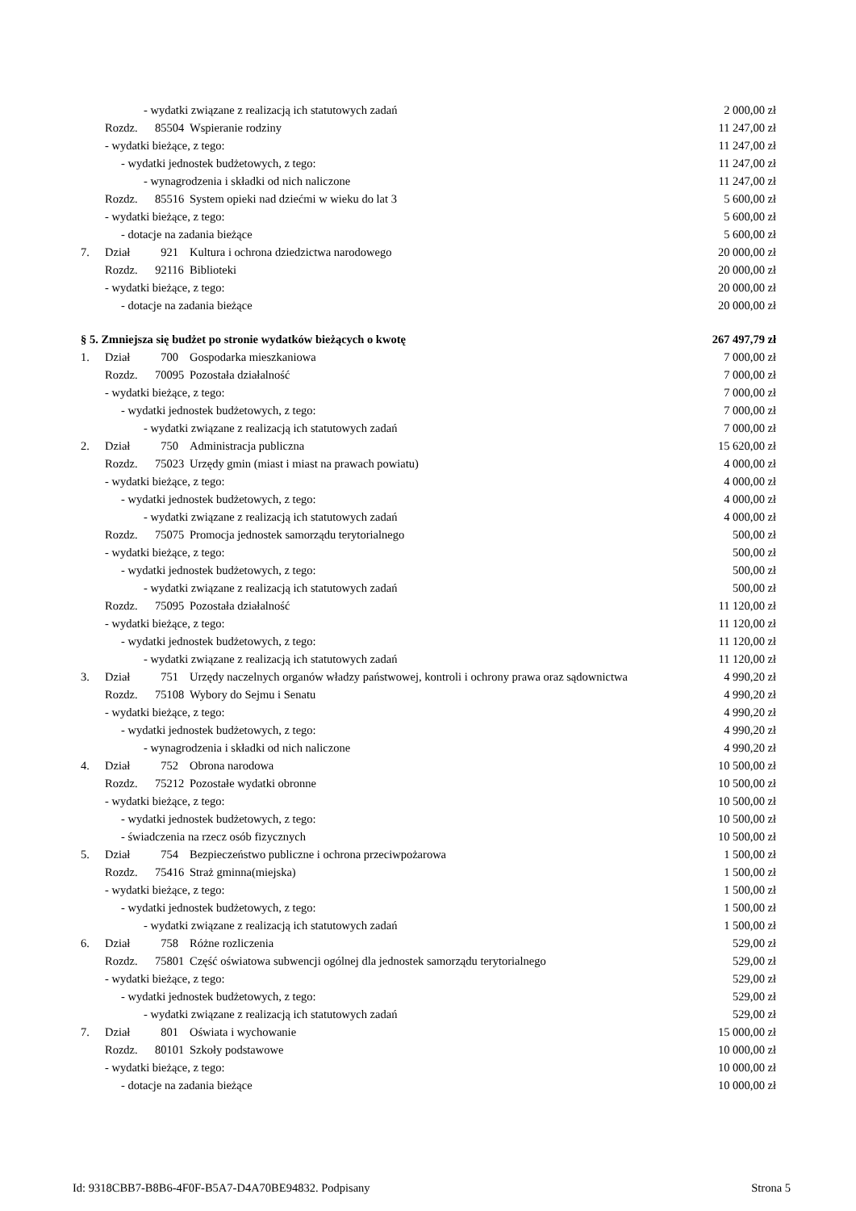| | - wydatki związane z realizacją ich statutowych zadań | | | 2 000,00 zł |
| | Rozdz. | 85504 | Wspieranie rodziny | 11 247,00 zł |
| | - wydatki bieżące, z tego: | | | 11 247,00 zł |
| | - wydatki jednostek budżetowych, z tego: | | | 11 247,00 zł |
| | - wynagrodzenia i składki od nich naliczone | | | 11 247,00 zł |
| | Rozdz. | 85516 | System opieki nad dziećmi w wieku do lat 3 | 5 600,00 zł |
| | - wydatki bieżące, z tego: | | | 5 600,00 zł |
| | - dotacje na zadania bieżące | | | 5 600,00 zł |
| 7. | Dział | 921 | Kultura i ochrona dziedzictwa narodowego | 20 000,00 zł |
| | Rozdz. | 92116 | Biblioteki | 20 000,00 zł |
| | - wydatki bieżące, z tego: | | | 20 000,00 zł |
| | - dotacje na zadania bieżące | | | 20 000,00 zł |
| § 5. Zmniejsza się budżet po stronie wydatków bieżących o kwotę | | | | 267 497,79 zł |
| 1. | Dział | 700 | Gospodarka mieszkaniowa | 7 000,00 zł |
| | Rozdz. | 70095 | Pozostała działalność | 7 000,00 zł |
| | - wydatki bieżące, z tego: | | | 7 000,00 zł |
| | - wydatki jednostek budżetowych, z tego: | | | 7 000,00 zł |
| | - wydatki związane z realizacją ich statutowych zadań | | | 7 000,00 zł |
| 2. | Dział | 750 | Administracja publiczna | 15 620,00 zł |
| | Rozdz. | 75023 | Urzędy gmin (miast i miast na prawach powiatu) | 4 000,00 zł |
| | - wydatki bieżące, z tego: | | | 4 000,00 zł |
| | - wydatki jednostek budżetowych, z tego: | | | 4 000,00 zł |
| | - wydatki związane z realizacją ich statutowych zadań | | | 4 000,00 zł |
| | Rozdz. | 75075 | Promocja jednostek samorządu terytorialnego | 500,00 zł |
| | - wydatki bieżące, z tego: | | | 500,00 zł |
| | - wydatki jednostek budżetowych, z tego: | | | 500,00 zł |
| | - wydatki związane z realizacją ich statutowych zadań | | | 500,00 zł |
| | Rozdz. | 75095 | Pozostała działalność | 11 120,00 zł |
| | - wydatki bieżące, z tego: | | | 11 120,00 zł |
| | - wydatki jednostek budżetowych, z tego: | | | 11 120,00 zł |
| | - wydatki związane z realizacją ich statutowych zadań | | | 11 120,00 zł |
| 3. | Dział | 751 | Urzędy naczelnych organów władzy państwowej, kontroli i ochrony prawa oraz sądownictwa | 4 990,20 zł |
| | Rozdz. | 75108 | Wybory do Sejmu i Senatu | 4 990,20 zł |
| | - wydatki bieżące, z tego: | | | 4 990,20 zł |
| | - wydatki jednostek budżetowych, z tego: | | | 4 990,20 zł |
| | - wynagrodzenia i składki od nich naliczone | | | 4 990,20 zł |
| 4. | Dział | 752 | Obrona narodowa | 10 500,00 zł |
| | Rozdz. | 75212 | Pozostałe wydatki obronne | 10 500,00 zł |
| | - wydatki bieżące, z tego: | | | 10 500,00 zł |
| | - wydatki jednostek budżetowych, z tego: | | | 10 500,00 zł |
| | - świadczenia na rzecz osób fizycznych | | | 10 500,00 zł |
| 5. | Dział | 754 | Bezpieczeństwo publiczne i ochrona przeciwpożarowa | 1 500,00 zł |
| | Rozdz. | 75416 | Straż gminna(miejska) | 1 500,00 zł |
| | - wydatki bieżące, z tego: | | | 1 500,00 zł |
| | - wydatki jednostek budżetowych, z tego: | | | 1 500,00 zł |
| | - wydatki związane z realizacją ich statutowych zadań | | | 1 500,00 zł |
| 6. | Dział | 758 | Różne rozliczenia | 529,00 zł |
| | Rozdz. | 75801 | Część oświatowa subwencji ogólnej dla jednostek samorządu terytorialnego | 529,00 zł |
| | - wydatki bieżące, z tego: | | | 529,00 zł |
| | - wydatki jednostek budżetowych, z tego: | | | 529,00 zł |
| | - wydatki związane z realizacją ich statutowych zadań | | | 529,00 zł |
| 7. | Dział | 801 | Oświata i wychowanie | 15 000,00 zł |
| | Rozdz. | 80101 | Szkoły podstawowe | 10 000,00 zł |
| | - wydatki bieżące, z tego: | | | 10 000,00 zł |
| | - dotacje na zadania bieżące | | | 10 000,00 zł |
Id: 9318CBB7-B8B6-4F0F-B5A7-D4A70BE94832. Podpisany Strona 5